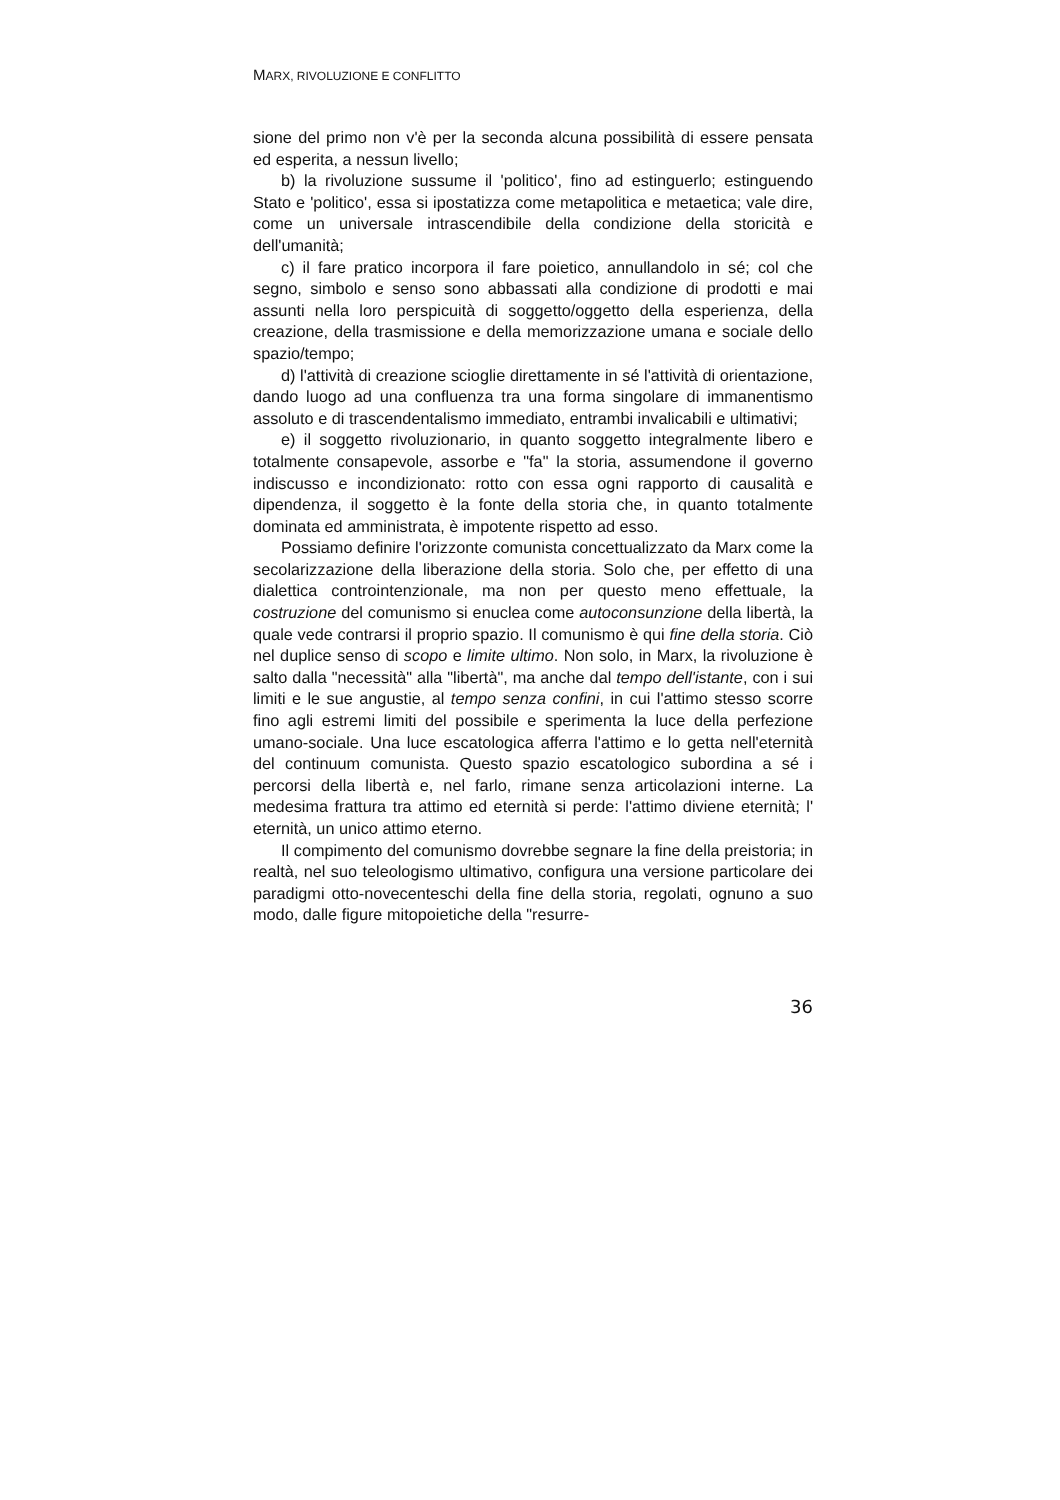MARX, RIVOLUZIONE E CONFLITTO
sione del primo non v'è per la seconda alcuna possibilità di essere pensata ed esperita, a nessun livello;
b) la rivoluzione sussume il 'politico', fino ad estinguerlo; estinguendo Stato e 'politico', essa si ipostatizza come metapolitica e metaetica; vale dire, come un universale intrascendibile della condizione della storicità e dell'umanità;
c) il fare pratico incorpora il fare poietico, annullandolo in sé; col che segno, simbolo e senso sono abbassati alla condizione di prodotti e mai assunti nella loro perspicuità di soggetto/oggetto della esperienza, della creazione, della trasmissione e della memorizzazione umana e sociale dello spazio/tempo;
d) l'attività di creazione scioglie direttamente in sé l'attività di orientazione, dando luogo ad una confluenza tra una forma singolare di immanentismo assoluto e di trascendentalismo immediato, entrambi invalicabili e ultimativi;
e) il soggetto rivoluzionario, in quanto soggetto integralmente libero e totalmente consapevole, assorbe e "fa" la storia, assumendone il governo indiscusso e incondizionato: rotto con essa ogni rapporto di causalità e dipendenza, il soggetto è la fonte della storia che, in quanto totalmente dominata ed amministrata, è impotente rispetto ad esso.
Possiamo definire l'orizzonte comunista concettualizzato da Marx come la secolarizzazione della liberazione della storia. Solo che, per effetto di una dialettica controintenzionale, ma non per questo meno effettuale, la costruzione del comunismo si enuclea come autoconsunzione della libertà, la quale vede contrarsi il proprio spazio. Il comunismo è qui fine della storia. Ciò nel duplice senso di scopo e limite ultimo. Non solo, in Marx, la rivoluzione è salto dalla "necessità" alla "libertà", ma anche dal tempo dell'istante, con i sui limiti e le sue angustie, al tempo senza confini, in cui l'attimo stesso scorre fino agli estremi limiti del possibile e sperimenta la luce della perfezione umano-sociale. Una luce escatologica afferra l'attimo e lo getta nell'eternità del continuum comunista. Questo spazio escatologico subordina a sé i percorsi della libertà e, nel farlo, rimane senza articolazioni interne. La medesima frattura tra attimo ed eternità si perde: l'attimo diviene eternità; l' eternità, un unico attimo eterno.
Il compimento del comunismo dovrebbe segnare la fine della preistoria; in realtà, nel suo teleologismo ultimativo, configura una versione particolare dei paradigmi otto-novecenteschi della fine della storia, regolati, ognuno a suo modo, dalle figure mitopoietiche della "resurre-
36